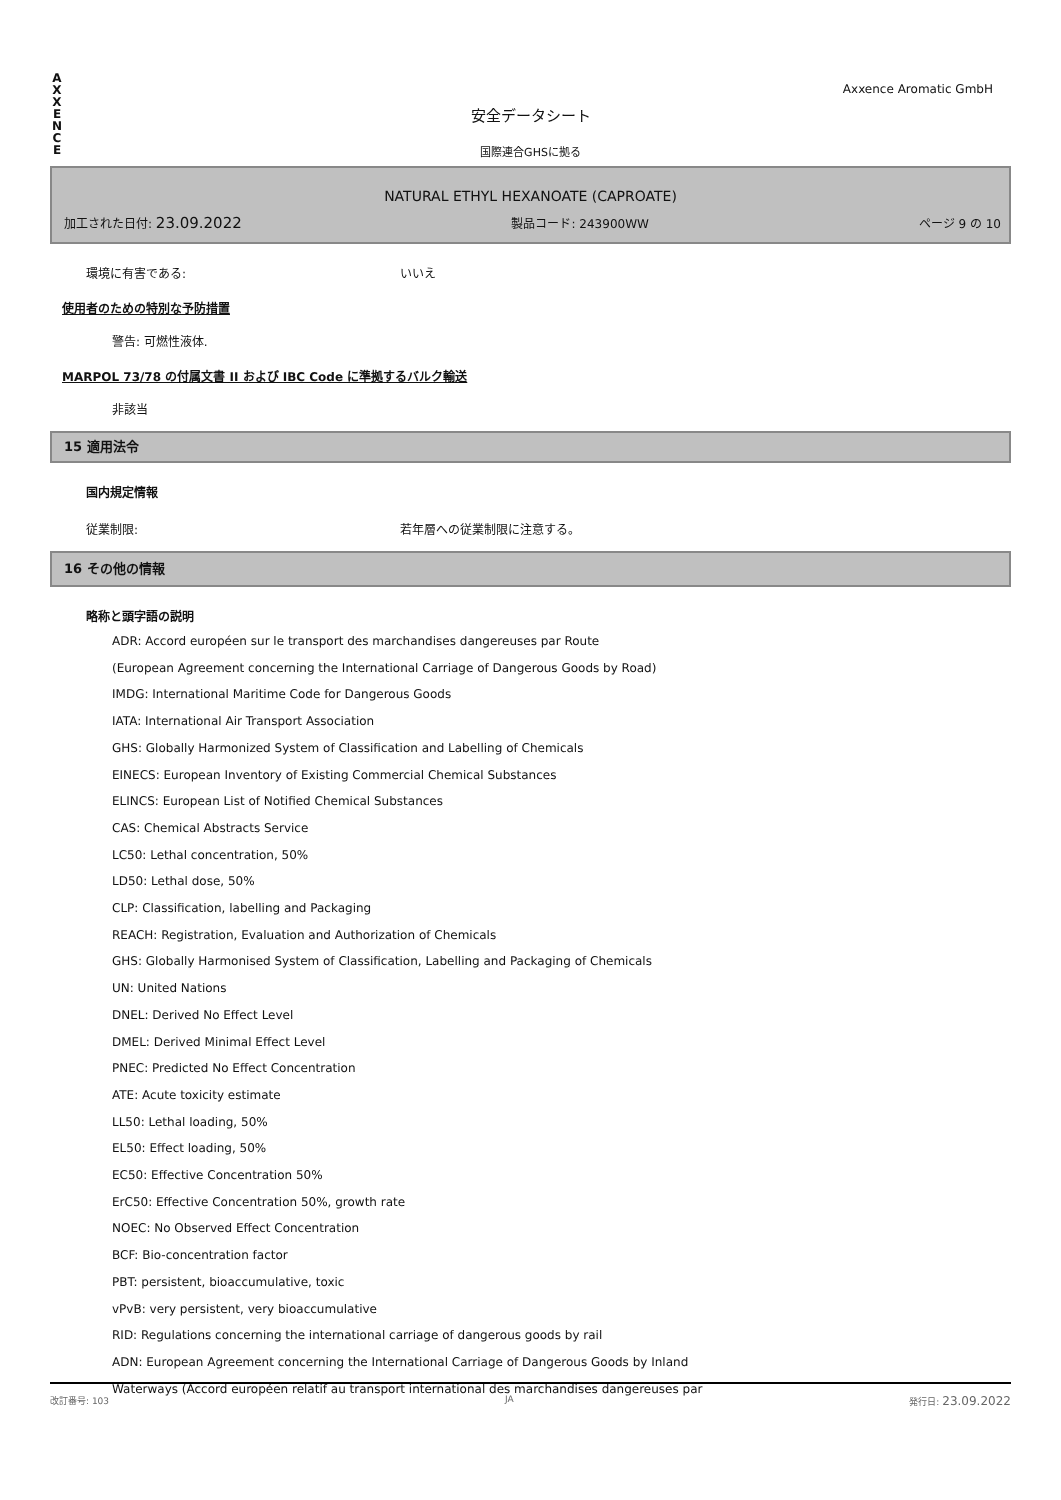A X X E N C E
Axxence Aromatic GmbH
安全データシート
国際連合GHSに拠る
NATURAL ETHYL HEXANOATE (CAPROATE)
加工された日付: 23.09.2022 製品コード: 243900WW ページ 9 の 10
環境に有害である: いいえ
使用者のための特別な予防措置
警告: 可燃性液体.
MARPOL 73/78 の付属文書 II および IBC Code に準拠するバルク輸送
非該当
15 適用法令
国内規定情報
従業制限: 若年層への従業制限に注意する。
16 その他の情報
略称と頭字語の説明
ADR: Accord européen sur le transport des marchandises dangereuses par Route
(European Agreement concerning the International Carriage of Dangerous Goods by Road)
IMDG: International Maritime Code for Dangerous Goods
IATA: International Air Transport Association
GHS: Globally Harmonized System of Classification and Labelling of Chemicals
EINECS: European Inventory of Existing Commercial Chemical Substances
ELINCS: European List of Notified Chemical Substances
CAS: Chemical Abstracts Service
LC50: Lethal concentration, 50%
LD50: Lethal dose, 50%
CLP: Classification, labelling and Packaging
REACH: Registration, Evaluation and Authorization of Chemicals
GHS: Globally Harmonised System of Classification, Labelling and Packaging of Chemicals
UN: United Nations
DNEL: Derived No Effect Level
DMEL: Derived Minimal Effect Level
PNEC: Predicted No Effect Concentration
ATE: Acute toxicity estimate
LL50: Lethal loading, 50%
EL50: Effect loading, 50%
EC50: Effective Concentration 50%
ErC50: Effective Concentration 50%, growth rate
NOEC: No Observed Effect Concentration
BCF: Bio-concentration factor
PBT: persistent, bioaccumulative, toxic
vPvB: very persistent, very bioaccumulative
RID: Regulations concerning the international carriage of dangerous goods by rail
ADN: European Agreement concerning the International Carriage of Dangerous Goods by Inland
Waterways (Accord européen relatif au transport international des marchandises dangereuses par
改訂番号: 103 JA 発行日: 23.09.2022